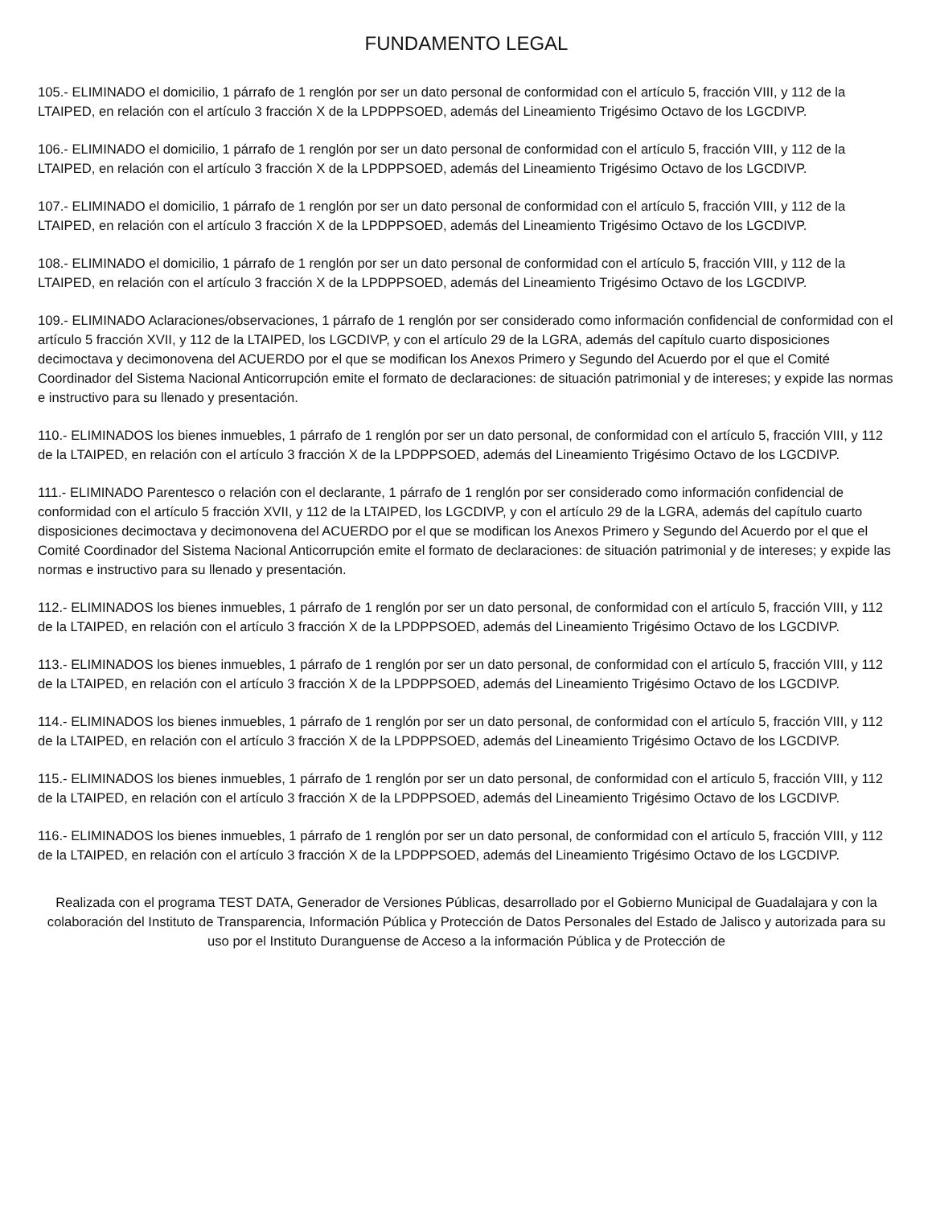FUNDAMENTO LEGAL
105.- ELIMINADO el domicilio, 1 párrafo de 1 renglón por ser un dato personal de conformidad con el artículo 5, fracción VIII, y 112 de la LTAIPED, en relación con el artículo 3 fracción X de la LPDPPSOED, además del Lineamiento Trigésimo Octavo de los LGCDIVP.
106.- ELIMINADO el domicilio, 1 párrafo de 1 renglón por ser un dato personal de conformidad con el artículo 5, fracción VIII, y 112 de la LTAIPED, en relación con el artículo 3 fracción X de la LPDPPSOED, además del Lineamiento Trigésimo Octavo de los LGCDIVP.
107.- ELIMINADO el domicilio, 1 párrafo de 1 renglón por ser un dato personal de conformidad con el artículo 5, fracción VIII, y 112 de la LTAIPED, en relación con el artículo 3 fracción X de la LPDPPSOED, además del Lineamiento Trigésimo Octavo de los LGCDIVP.
108.- ELIMINADO el domicilio, 1 párrafo de 1 renglón por ser un dato personal de conformidad con el artículo 5, fracción VIII, y 112 de la LTAIPED, en relación con el artículo 3 fracción X de la LPDPPSOED, además del Lineamiento Trigésimo Octavo de los LGCDIVP.
109.- ELIMINADO Aclaraciones/observaciones, 1 párrafo de 1 renglón por ser considerado como información confidencial de conformidad con el artículo 5 fracción XVII, y 112 de la LTAIPED, los LGCDIVP, y con el artículo 29 de la LGRA, además del capítulo cuarto disposiciones decimoctava y decimonovena del ACUERDO por el que se modifican los Anexos Primero y Segundo del Acuerdo por el que el Comité Coordinador del Sistema Nacional Anticorrupción emite el formato de declaraciones: de situación patrimonial y de intereses; y expide las normas e instructivo para su llenado y presentación.
110.- ELIMINADOS los bienes inmuebles, 1 párrafo de 1 renglón por ser un dato personal, de conformidad con el artículo 5, fracción VIII, y 112 de la LTAIPED, en relación con el artículo 3 fracción X de la LPDPPSOED, además del Lineamiento Trigésimo Octavo de los LGCDIVP.
111.- ELIMINADO Parentesco o relación con el declarante, 1 párrafo de 1 renglón por ser considerado como información confidencial de conformidad con el artículo 5 fracción XVII, y 112 de la LTAIPED, los LGCDIVP, y con el artículo 29 de la LGRA, además del capítulo cuarto disposiciones decimoctava y decimonovena del ACUERDO por el que se modifican los Anexos Primero y Segundo del Acuerdo por el que el Comité Coordinador del Sistema Nacional Anticorrupción emite el formato de declaraciones: de situación patrimonial y de intereses; y expide las normas e instructivo para su llenado y presentación.
112.- ELIMINADOS los bienes inmuebles, 1 párrafo de 1 renglón por ser un dato personal, de conformidad con el artículo 5, fracción VIII, y 112 de la LTAIPED, en relación con el artículo 3 fracción X de la LPDPPSOED, además del Lineamiento Trigésimo Octavo de los LGCDIVP.
113.- ELIMINADOS los bienes inmuebles, 1 párrafo de 1 renglón por ser un dato personal, de conformidad con el artículo 5, fracción VIII, y 112 de la LTAIPED, en relación con el artículo 3 fracción X de la LPDPPSOED, además del Lineamiento Trigésimo Octavo de los LGCDIVP.
114.- ELIMINADOS los bienes inmuebles, 1 párrafo de 1 renglón por ser un dato personal, de conformidad con el artículo 5, fracción VIII, y 112 de la LTAIPED, en relación con el artículo 3 fracción X de la LPDPPSOED, además del Lineamiento Trigésimo Octavo de los LGCDIVP.
115.- ELIMINADOS los bienes inmuebles, 1 párrafo de 1 renglón por ser un dato personal, de conformidad con el artículo 5, fracción VIII, y 112 de la LTAIPED, en relación con el artículo 3 fracción X de la LPDPPSOED, además del Lineamiento Trigésimo Octavo de los LGCDIVP.
116.- ELIMINADOS los bienes inmuebles, 1 párrafo de 1 renglón por ser un dato personal, de conformidad con el artículo 5, fracción VIII, y 112 de la LTAIPED, en relación con el artículo 3 fracción X de la LPDPPSOED, además del Lineamiento Trigésimo Octavo de los LGCDIVP.
Realizada con el programa TEST DATA, Generador de Versiones Públicas, desarrollado por el Gobierno Municipal de Guadalajara y con la colaboración del Instituto de Transparencia, Información Pública y Protección de Datos Personales del Estado de Jalisco y autorizada para su uso por el Instituto Duranguense de Acceso a la información Pública y de Protección de